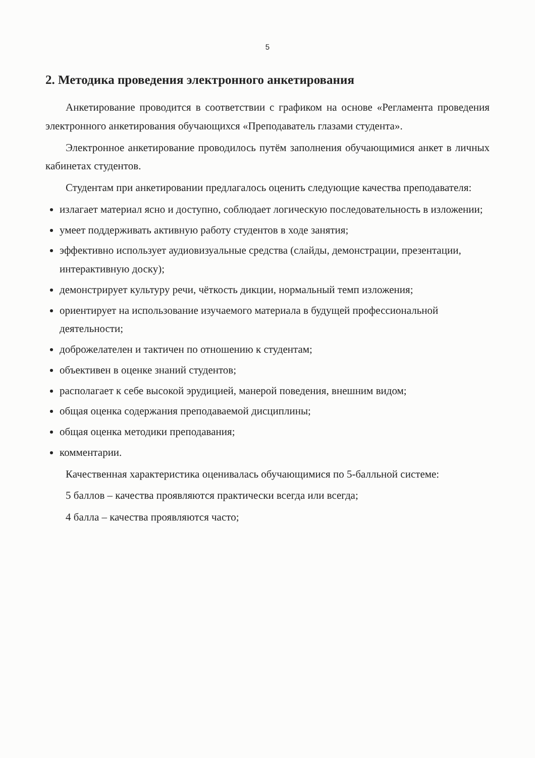5
2. Методика проведения электронного анкетирования
Анкетирование проводится в соответствии с графиком на основе «Регламента проведения электронного анкетирования обучающихся «Преподаватель глазами студента».
Электронное анкетирование проводилось путём заполнения обучающимися анкет в личных кабинетах студентов.
Студентам при анкетировании предлагалось оценить следующие качества преподавателя:
излагает материал ясно и доступно, соблюдает логическую последовательность в изложении;
умеет поддерживать активную работу студентов в ходе занятия;
эффективно использует аудиовизуальные средства (слайды, демонстрации, презентации, интерактивную доску);
демонстрирует культуру речи, чёткость дикции, нормальный темп изложения;
ориентирует на использование изучаемого материала в будущей профессиональной деятельности;
доброжелателен и тактичен по отношению к студентам;
объективен в оценке знаний студентов;
располагает к себе высокой эрудицией, манерой поведения, внешним видом;
общая оценка содержания преподаваемой дисциплины;
общая оценка методики преподавания;
комментарии.
Качественная характеристика оценивалась обучающимися по 5-балльной системе:
5 баллов – качества проявляются практически всегда или всегда;
4 балла – качества проявляются часто;